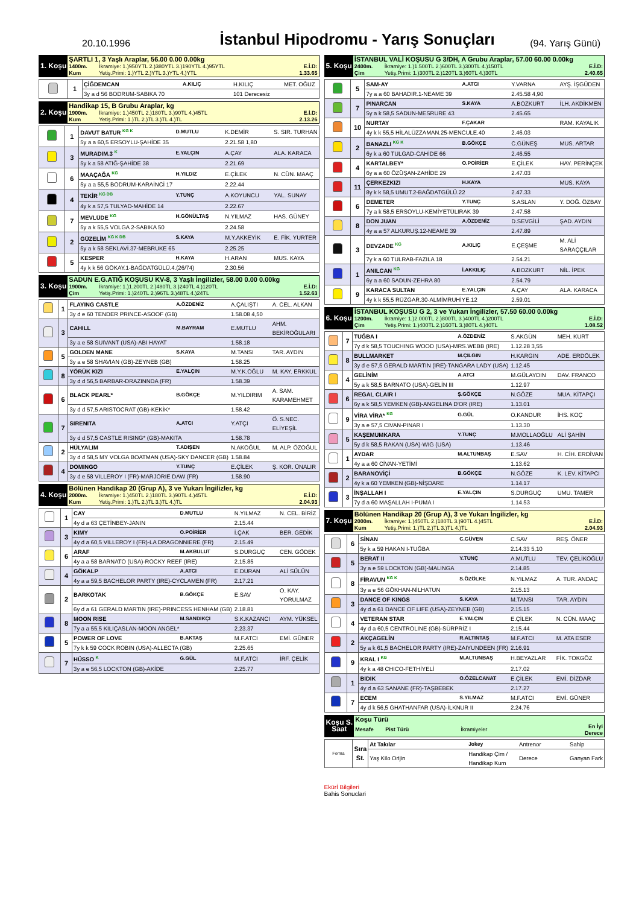20.10.1996
İstanbul Hipodromu - Yarış Sonuçları
(94. Yarış Günü)
| 1. Koşu | ŞARTLI 1, 3 Yaşlı Araplar, 56.00 0.00 0.00kg | | |
| | 1400m. | İkramiye: 1.)950YTL 2.)380YTL 3.)190YTL 4.)95YTL | E.İ.D: |
| | Kum | Yetiş.Primi: 1.)YTL 2.)YTL 3.)YTL 4.)YTL | 1.33.65 |
| | 1 | ÇİĞDEMCAN | A.KILIÇ | H.KILIÇ | MET. OĞUZ |
| | | 3y a d 56 BODRUM-SABIKA 70 | | 101 Derecesiz | |
| 2. Koşu | Handikap 15, B Grubu Araplar, kg | | |
| | 1900m. | İkramiye: 1.)450TL 2.)180TL 3.)90TL 4.)45TL | E.İ.D: |
| | Kum | Yetiş.Primi: 1.)TL 2.)TL 3.)TL 4.)TL | 2.13.26 |
| | 1 | DAVUT BATUR <sup>KG K</sup> | D.MUTLU | K.DEMİR | S. SIR. TURHAN |
| | | 5y a a 60,5 ERSOYLU-ŞAHİDE 35 | | 2.21.58 1,80 | |
| | 3 | MURADIM.3 <sup>K</sup> | E.YALÇIN | A.ÇAY | ALA. KARACA |
| | | 5y k a 58 ATIĞ-ŞAHİDE 38 | | 2.21.69 | |
| | 6 | MAAÇAĞA <sup>KG</sup> | H.YILDIZ | E.ÇİLEK | N. CÜN. MAAÇ |
| | | 5y a a 55,5 BODRUM-KARAİNCİ 17 | | 2.22.44 | |
| | 4 | TEKİR <sup>KG DB</sup> | Y.TUNÇ | A.KOYUNCU | YAL. SUNAY |
| | | 4y k a 57,5 TULYAD-MAHİDE 14 | | 2.22.67 | |
| | 7 | MEVLÜDE <sup>KG</sup> | H.GÖNÜLTAŞ | N.YILMAZ | HAS. GÜNEY |
| | | 5y a k 55,5 VOLGA 2-SABIKA 50 | | 2.24.58 | |
| | 2 | GÜZELİM <sup>KG K DB</sup> | S.KAYA | M.Y.AKKEYİK | E. FİK. YURTER |
| | | 5y a k 58 SEKLAVİ.37-MEBRUKE 65 | | 2.25.25 | |
| | 5 | KESPER | H.KAYA | H.ARAN | MUS. KAYA |
| | | 4y k k 56 GÖKAY.1-BAĞDATGÜLÜ.4.(26/74) | | 2.30.56 | |
| 3. Koşu | SADUN E.G.ATIĞ KOŞUSU KV-8, 3 Yaşlı İngilizler, 58.00 0.00 0.00kg | | |
| | 1900m. | İkramiye: 1.)1.200TL 2.)480TL 3.)240TL 4.)120TL | E.İ.D: |
| | Çim | Yetiş.Primi: 1.)240TL 2.)96TL 3.)48TL 4.)24TL | 1.52.63 |
| | 1 | FLAYING CASTLE | A.ÖZDENİZ | A.ÇALIŞTI | A. CEL. ALKAN |
| | | 3y d e 60 TENDER PRINCE-ASOOF (GB) | | 1.58.08 4,50 | |
| | 3 | CAHILL | M.BAYRAM | E.MUTLU | AHM. BEKİROĞULARI |
| | | 3y a e 58 SUIVANT (USA)-ABI HAYAT | | 1.58.18 | |
| | 5 | GOLDEN MANE | S.KAYA | M.TANSI | TAR. AYDIN |
| | | 3y a e 58 SHAVIAN (GB)-ZEYNEB (GB) | | 1.58.25 | |
| | 8 | YÖRÜK KIZI | E.YALÇIN | M.Y.K.OĞLU | M. KAY. ERKKUL |
| | | 3y d d 56,5 BARBAR-DRAZINNDA (FR) | | 1.58.39 | |
| | 6 | BLACK PEARL* | B.GÖKÇE | M.YILDIRIM | A. SAM. KARAMEHMET |
| | | 3y d d 57,5 ARISTOCRAT (GB)-KEKİK* | | 1.58.42 | |
| | 7 | SIRENITA | A.ATCI | Y.ATÇI | Ö. S.NEC. ELİYEŞİL |
| | | 3y d d 57,5 CASTLE RISING* (GB)-MAKITA | | 1.58.78 | |
| | 2 | HÜLYALIM | T.ADIŞEN | N.AKOĞUL | M. ALP. ÖZOĞUL |
| | | 3y d d 58,5 MY VOLGA BOATMAN (USA)-SKY DANCER (GB) | | 1.58.84 | |
| | 4 | DOMINGO | Y.TUNÇ | E.ÇİLEK | Ş. KOR. ÜNALIR |
| | | 3y d e 58 VILLEROY I (FR)-MARJORIE DAW (FR) | | 1.58.90 | |
| 4. Koşu | Bölünen Handikap 20 (Grup A), 3 ve Yukarı İngilizler, kg | | |
| | 2000m. | İkramiye: 1.)450TL 2.)180TL 3.)90TL 4.)45TL | E.İ.D: |
| | Kum | Yetiş.Primi: 1.)TL 2.)TL 3.)TL 4.)TL | 2.04.93 |
| | 1 | CAY | D.MUTLU | N.YILMAZ | N. CEL. BİRİZ |
| | | 4y d a 63 ÇETİNBEY-JANIN | | 2.15.44 | |
| | 3 | KIMY | O.POİRİER | İ.ÇAK | BER. GEDİK |
| | | 4y d a 60,5 VILLEROY I (FR)-LA DRAGONNIERE (FR) | | 2.15.49 | |
| | 6 | ARAF | M.AKBULUT | S.DURGUÇ | CEN. GÖDEK |
| | | 4y a a 58 BARNATO (USA)-ROCKY REEF (IRE) | | 2.15.85 | |
| | 4 | GÖKALP | A.ATCI | E.DURAN | ALİ SÜLÜN |
| | | 4y a a 59,5 BACHELOR PARTY (IRE)-CYCLAMEN (FR) | | 2.17.21 | |
| | 2 | BARKOTAK | B.GÖKÇE | E.SAV | O. KAY. YORULMAZ |
| | | 6y d a 61 GERALD MARTIN (IRE)-PRINCESS HENHAM (GB) | | 2.18.81 | |
| | 8 | MOON RISE | M.SANDIKÇI | S.K.KAZANCI | AYM. YÜKSEL |
| | | 7y a a 55,5 KILIÇASLAN-MOON ANGEL* | | 2.23.37 | |
| | 5 | POWER OF LOVE | B.AKTAŞ | M.F.ATCI | EMİ. GÜNER |
| | | 7y k k 59 COCK ROBIN (USA)-ALLECTA (GB) | | 2.25.65 | |
| | 7 | HÜSSO <sup>K</sup> | G.GÜL | M.F.ATCI | İRF. ÇELİK |
| | | 3y a e 56,5 LOCKTON (GB)-AKİDE | | 2.25.77 | |
| 5. Koşu | İSTANBUL VALİ KOŞUSU G 3/DH, A Grubu Araplar, 57.00 60.00 0.00kg | | |
| | 2400m. | İkramiye: 1.)1.500TL 2.)600TL 3.)300TL 4.)150TL | E.İ.D: |
| | Çim | Yetiş.Primi: 1.)300TL 2.)120TL 3.)60TL 4.)30TL | 2.40.65 |
| | 5 | SAM-AY | A.ATCI | Y.VARNA | AYŞ. İŞGÜDEN |
| | | 7y a a 60 BAHADIR.1-NEAME 39 | | 2.45.58 4,90 | |
| | 7 | PINARCAN | S.KAYA | A.BOZKURT | İLH. AKDİKMEN |
| | | 5y a k 58,5 SADUN-MESRURE 43 | | 2.45.65 | |
| | 10 | NURTAY | F.ÇAKAR | | RAM. KAYALIK |
| | | 4y k k 55,5 HİLALÜZZAMAN.25-MENCULE.40 | | 2.46.03 | |
| | 2 | BANAZLI <sup>KG K</sup> | B.GÖKÇE | C.GÜNEŞ | MUS. ARTAR |
| | | 6y k a 60 TULGAD-CAHİDE 66 | | 2.46.55 | |
| | 4 | KARTALBEY* | O.POİRİER | E.ÇİLEK | HAY. PERİNÇEK |
| | | 6y a a 60 ÖZÜŞAN-ZAHİDE 29 | | 2.47.03 | |
| | 11 | ÇERKEZKIZI | H.KAYA | | MUS. KAYA |
| | | 8y k k 58,5 UMUT.2-BAĞDATGÜLÜ.22 | | 2.47.33 | |
| | 6 | DEMETER | Y.TUNÇ | S.ASLAN | Y. DOĞ. ÖZBAY |
| | | 7y a k 58,5 ERSOYLU-KEMİYETÜLIRAK 39 | | 2.47.58 | |
| | 8 | DON JUAN | A.ÖZDENİZ | D.SEVGİLİ | ŞAD. AYDIN |
| | | 4y a a 57 ALKURUŞ.12-NEAME 39 | | 2.47.89 | |
| | 3 | DEVZADE <sup>KG</sup> | A.KILIÇ | E.ÇEŞME | M. ALİ SARAÇÇILAR |
| | | 7y k a 60 TULRAB-FAZILA 18 | | 2.54.21 | |
| | 1 | ANILCAN <sup>KG</sup> | İ.AKKILIÇ | A.BOZKURT | NİL. İPEK |
| | | 6y a a 60 SADUN-ZEHRA 80 | | 2.54.79 | |
| | 9 | KARACA SULTAN | E.YALÇIN | A.ÇAY | ALA. KARACA |
| | | 4y k k 55,5 RÜZGAR.30-ALMİMRUHİYE.12 | | 2.59.01 | |
| 6. Koşu | İSTANBUL KOŞUSU G 2, 3 ve Yukarı İngilizler, 57.50 60.00 0.00kg | | |
| | 1200m. | İkramiye: 1.)2.000TL 2.)800TL 3.)400TL 4.)200TL | E.İ.D: |
| | Çim | Yetiş.Primi: 1.)400TL 2.)160TL 3.)80TL 4.)40TL | 1.08.52 |
| | 7 | TUĞBA I | A.ÖZDENİZ | S.AKGÜN | MEH. KURT |
| | | 7y d k 58,5 TOUCHING WOOD (USA)-MRS.WEBB (IRE) | | 1.12.28 3,55 | |
| | 8 | BULLMARKET | M.ÇILGIN | H.KARGIN | ADE. ERDÖLEK |
| | | 3y d e 57,5 GERALD MARTIN (IRE)-TANGARA LADY (USA) | | 1.12.45 | |
| | 4 | GELİNİM | A.ATCI | M.GÜLAYDIN | DAV. FRANCO |
| | | 5y a k 58,5 BARNATO (USA)-GELİN III | | 1.12.97 | |
| | 6 | REGAL CLAIR I | Ş.GÖKÇE | N.GÖZE | MUA. KİTAPÇI |
| | | 6y a k 58,5 YEMKEN (GB)-ANGELINA D'OR (IRE) | | 1.13.01 | |
| | 9 | VİRA VİRA* <sup>KG</sup> | G.GÜL | O.KANDUR | İHS. KOÇ |
| | | 3y a e 57,5 CIVAN-PINAR I | | 1.13.30 | |
| | 5 | KAŞEMUMKARA | Y.TUNÇ | M.MOLLAOĞLU | ALİ ŞAHİN |
| | | 5y d k 58,5 RAKAN (USA)-WIG (USA) | | 1.13.46 | |
| | 1 | AYDAR | M.ALTUNBAŞ | E.SAV | H. CİH. ERDİVAN |
| | | 4y a a 60 CİVAN-YETİMİ | | 1.13.62 | |
| | 2 | BARANOVİÇİ | B.GÖKÇE | N.GÖZE | K. LEV. KİTAPCI |
| | | 4y k a 60 YEMKEN (GB)-NİŞDARE | | 1.14.17 | |
| | 3 | İNŞALLAH I | E.YALÇIN | S.DURGUÇ | UMU. TAMER |
| | | 7y d a 60 MAŞALLAH I-PUMA I | | 1.14.53 | |
| 7. Koşu | Bölünen Handikap 20 (Grup A), 3 ve Yukarı İngilizler, kg | | |
| | 2000m. | İkramiye: 1.)450TL 2.)180TL 3.)90TL 4.)45TL | E.İ.D: |
| | Kum | Yetiş.Primi: 1.)TL 2.)TL 3.)TL 4.)TL | 2.04.93 |
| | 6 | SİNAN | C.GÜVEN | C.SAV | REŞ. ÖNER |
| | | 5y k a 59 HAKAN I-TUĞBA | | 2.14.33 5,10 | |
| | 5 | BERAT II | Y.TUNÇ | A.MUTLU | TEV. ÇELİKOĞLU |
| | | 3y a e 59 LOCKTON (GB)-MALINGA | | 2.14.85 | |
| | 8 | FİRAVUN <sup>KG K</sup> | S.ÖZÖLKE | N.YILMAZ | A. TUR. ANDAÇ |
| | | 3y a e 56 GÖKHAN-NİLHATUN | | 2.15.13 | |
| | 3 | DANCE OF KINGS | S.KAYA | M.TANSI | TAR. AYDIN |
| | | 4y d a 61 DANCE OF LIFE (USA)-ZEYNEB (GB) | | 2.15.15 | |
| | 4 | VETERAN STAR | E.YALÇIN | E.ÇİLEK | N. CÜN. MAAÇ |
| | | 4y d a 60,5 CENTROLINE (GB)-SÜRPRİZ I | | 2.15.44 | |
| | 2 | AKÇAGELİN | R.ALTINTAŞ | M.F.ATCI | M. ATA ESER |
| | | 5y a k 61,5 BACHELOR PARTY (IRE)-ZAIYUNDEEN (FR) | | 2.16.91 | |
| | 9 | KRAL I <sup>KG</sup> | M.ALTUNBAŞ | H.BEYAZLAR | FİK. TOKGÖZ |
| | | 4y k a 48 CHICO-FETHİYELİ | | 2.17.02 | |
| | 1 | BIDIK | O.ÖZELCANAT | E.ÇİLEK | EMİ. DİZDAR |
| | | 4y d a 63 SANANE (FR)-TAŞBEBEK | | 2.17.27 | |
| | 7 | ECEM | S.YILMAZ | M.F.ATCI | EMİ. GÜNER |
| | | 4y d k 56,5 GHATHANFAR (USA)-İLKNUR II | | 2.24.76 | |
| Koşu S. Saat | Koşu Türü | | | |
| | Mesafe | Pist Türü | İkramiyeler | En İyi Derece |
| Forma | Sıra St. | At Takılar | Jokey | Antrenor | Sahip |
| | | Yaş Kilo Orijin | Handikap Çim / Handikap Kum | Derece | Ganyan Fark |
Ekürİ Bilgileri
Bahis Sonuclari